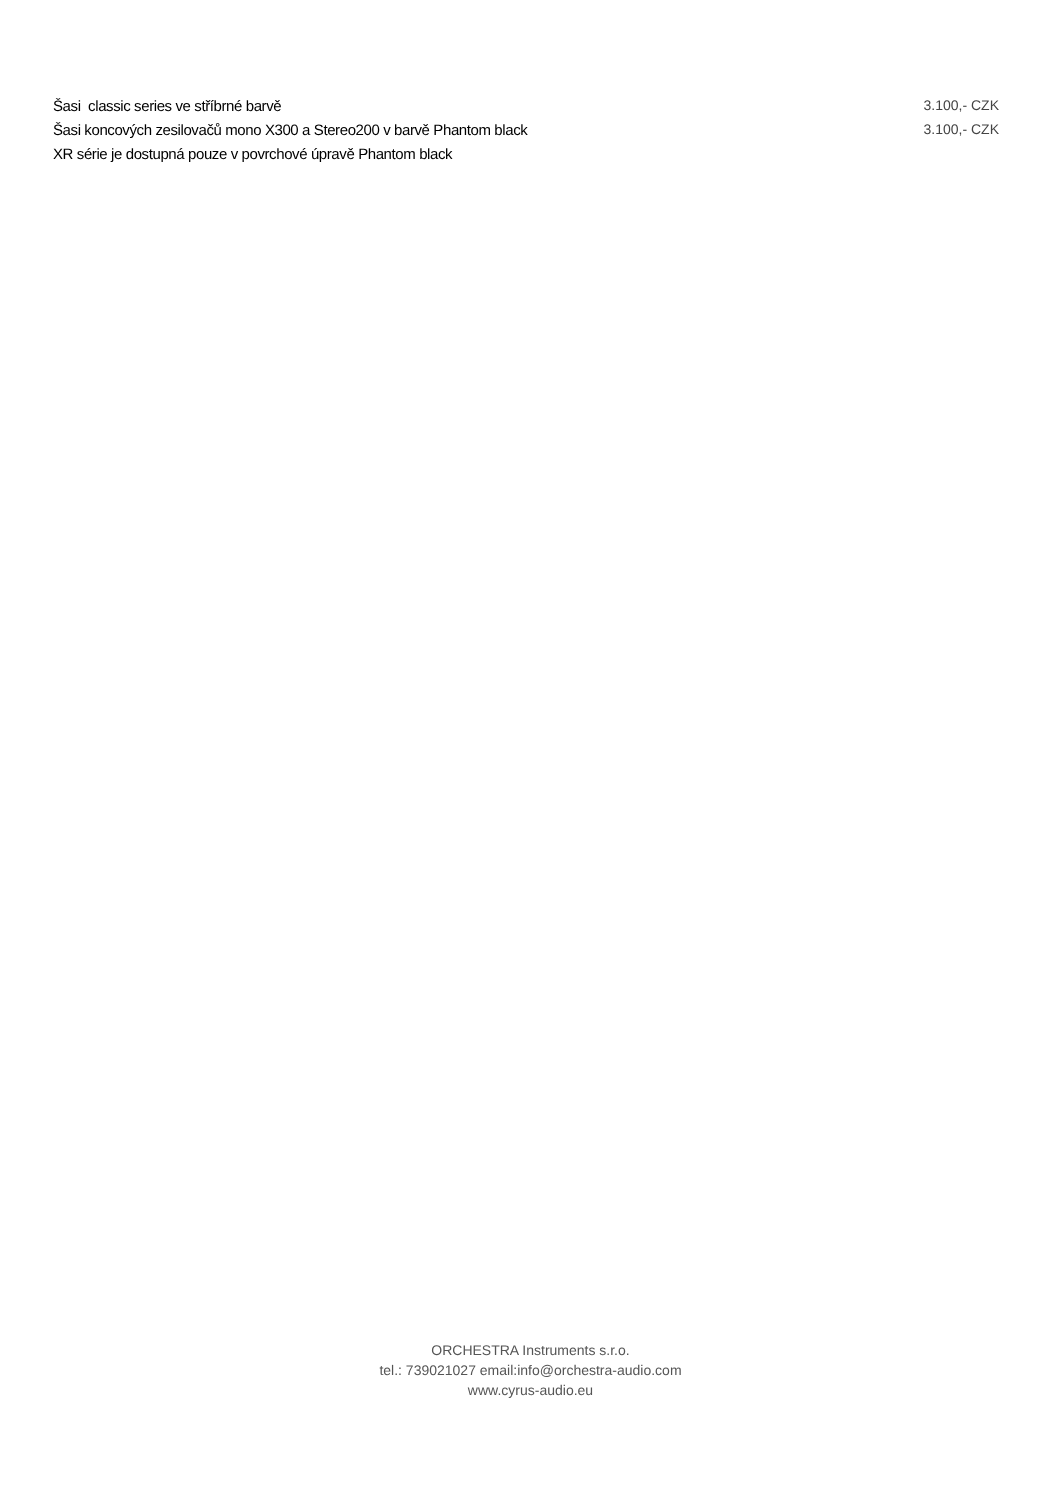| Šasi classic series ve stříbrné barvě | 3.100,- CZK |
| Šasi koncových zesilovačů mono X300 a Stereo200 v barvě Phantom black | 3.100,- CZK |
| XR série je dostupná pouze v povrchové úpravě Phantom black | |
ORCHESTRA Instruments s.r.o.
tel.: 739021027 email:info@orchestra-audio.com
www.cyrus-audio.eu